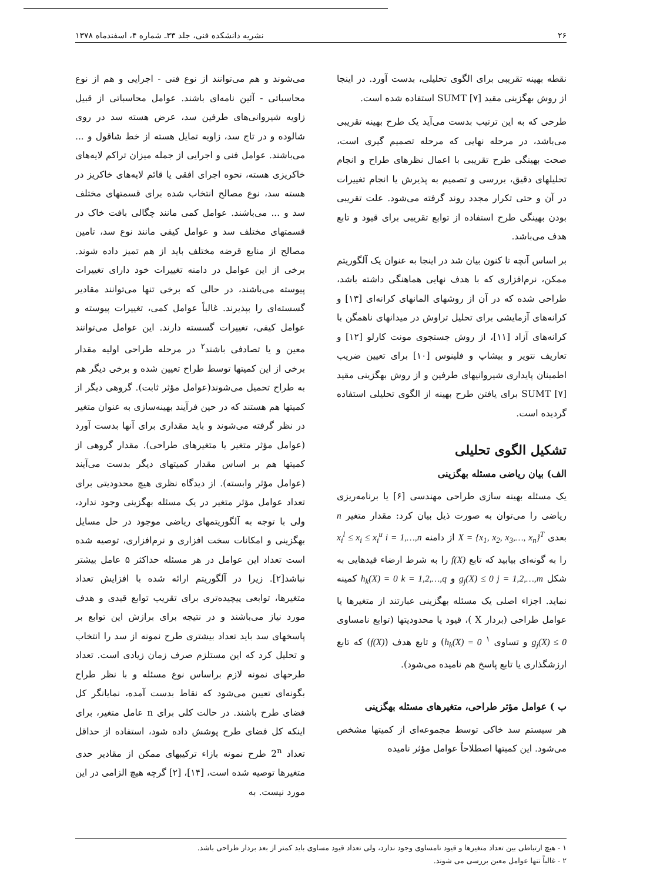۲۶ نشریه دانشکده فنی، جلد ۳۳ـ شماره ۴، اسفندماه ۱۳۷۸
نقطه بهینه تقریبی برای الگوی تحلیلی، بدست آورد. در اینجا از روش بهگزینی مقید SUMT [۷] استفاده شده است.
طرحی که به این ترتیب بدست می‌آید یک طرح بهینه تقریبی می‌باشد، در مرحله نهایی که مرحله تصمیم گیری است، صحت بهینگی طرح تقریبی با اعمال نظرهای طراح و انجام تحلیلهای دقیق، بررسی و تصمیم به پذیرش یا انجام تغییرات در آن و حتی تکرار مجدد روند گرفته می‌شود. علت تقریبی بودن بهینگی طرح استفاده از توابع تقریبی برای قیود و تابع هدف می‌باشد.
بر اساس آنچه تا کنون بیان شد در اینجا به عنوان یک آلگوریتم ممکن، نرم‌افزاری که با هدف نهایی هماهنگی داشته باشد، طراحی شده که در آن از روشهای المانهای کرانه‌ای [۱۳] و کرانه‌های آزمایشی برای تحلیل تراوش در میدانهای ناهمگن با کرانه‌های آزاد [۱۱]، از روش جستجوی مونت کارلو [۱۲] و تعاریف نتویر و بیشاپ و فلینوس [۱۰] برای تعیین ضریب اطمینان پایداری شیروانیهای طرفین و از روش بهگزینی مقید SUMT [۷] برای یافتن طرح بهینه از الگوی تحلیلی استفاده گردیده است.
تشکیل الگوی تحلیلی
الف) بیان ریاضی مسئله بهگزینی
یک مسئله بهینه سازی طراحی مهندسی [۶] یا برنامه‌ریزی ریاضی را می‌توان به صورت ذیل بیان کرد: مقدار متغیر n بعدی X = {x<sub>1</sub>, x<sub>2</sub>, x<sub>3</sub>,…, x<sub>n</sub>}<sup>T</sup> از دامنه x<sub>i</sub><sup>l</sup> ≤ x<sub>i</sub> ≤ x<sub>i</sub><sup>u</sup> i = 1,…,n را به گونه‌ای بیابید که تابع f(X) را به شرط ارضاء قیدهایی به شکل g<sub>j</sub>(X) ≤ 0 j = 1,2,…,m و h<sub>k</sub>(X) = 0 k = 1,2,…,q کمینه نماید. اجزاء اصلی یک مسئله بهگزینی عبارتند از متغیرها یا عوامل طراحی (بردار X )، قیود یا محدودیتها (توابع نامساوی g<sub>j</sub>(X) ≤ 0 و تساوی h<sub>k</sub>(X) = 0 <sup>۱</sup>) و تابع هدف (f(X)) که تابع ارزشگذاری یا تابع پاسخ هم نامیده می‌شود).
ب ) عوامل مؤثر طراحی، متغیرهای مسئله بهگزینی
هر سیستم سد خاکی توسط مجموعه‌ای از کمیتها مشخص می‌شود. این کمیتها اصطلاحاً عوامل مؤثر نامیده
می‌شوند و هم می‌توانند از نوع فنی - اجرایی و هم از نوع محاسباتی - آئین نامه‌ای باشند. عوامل محاسباتی از قبیل زاویه شیروانی‌های طرفین سد، عرض هسته سد در روی شالوده و در تاج سد، زاویه تمایل هسته از خط شاقول و ... می‌باشند. عوامل فنی و اجرایی از جمله میزان تراکم لایه‌های خاکریزی هسته، نحوه اجرای افقی یا قائم لایه‌های خاکریز در هسته سد، نوع مصالح انتخاب شده برای قسمتهای مختلف سد و ... می‌باشند. عوامل کمی مانند چگالی بافت خاک در قسمتهای مختلف سد و عوامل کیفی مانند نوع سد، تامین مصالح از منابع قرضه مختلف باید از هم تمیز داده شوند. برخی از این عوامل در دامنه تغییرات خود دارای تغییرات پیوسته می‌باشند، در حالی که برخی تنها می‌توانند مقادیر گسسته‌ای را بپذیرند. غالباً عوامل کمی، تغییرات پیوسته و عوامل کیفی، تغییرات گسسته دارند. این عوامل می‌توانند معین و یا تصادفی باشند<sup>۲</sup> در مرحله طراحی اولیه مقدار برخی از این کمیتها توسط طراح تعیین شده و برخی دیگر هم به طراح تحمیل می‌شوند(عوامل مؤثر ثابت). گروهی دیگر از کمیتها هم هستند که در حین فرآیند بهینه‌سازی به عنوان متغیر در نظر گرفته می‌شوند و باید مقداری برای آنها بدست آورد (عوامل مؤثر متغیر یا متغیرهای طراحی). مقدار گروهی از کمیتها هم بر اساس مقدار کمیتهای دیگر بدست می‌آیند (عوامل مؤثر وابسته). از دیدگاه نظری هیچ محدودیتی برای تعداد عوامل مؤثر متغیر در یک مسئله بهگزینی وجود ندارد، ولی با توجه به آلگوریتمهای ریاضی موجود در حل مسایل بهگزینی و امکانات سخت افزاری و نرم‌افزاری، توصیه شده است تعداد این عوامل در هر مسئله حداکثر ۵ عامل بیشتر نباشد[۲]. زیرا در آلگوریتم ارائه شده با افزایش تعداد متغیرها، توابعی پیچیده‌تری برای تقریب توابع قیدی و هدف مورد نیاز می‌باشند و در نتیجه برای برازش این توابع بر پاسخهای سد باید تعداد بیشتری طرح نمونه از سد را انتخاب و تحلیل کرد که این مستلزم صرف زمان زیادی است. تعداد طرحهای نمونه لازم براساس نوع مسئله و با نظر طراح بگونه‌ای تعیین می‌شود که نقاط بدست آمده، نمایانگر کل فضای طرح باشند. در حالت کلی برای n عامل متغیر، برای اینکه کل فضای طرح پوشش داده شود، استفاده از حداقل تعداد 2<sup>n</sup> طرح نمونه بازاء ترکیبهای ممکن از مقادیر حدی متغیرها توصیه شده است، [۱۴]، [۲] گرچه هیچ الزامی در این مورد نیست. به
۱ - هیچ ارتباطی بین تعداد متغیرها و قیود نامساوی وجود ندارد، ولی تعداد قیود مساوی باید کمتر از بعد بردار طراحی باشد.
۲ - غالباً تنها عوامل معین بررسی می شوند.